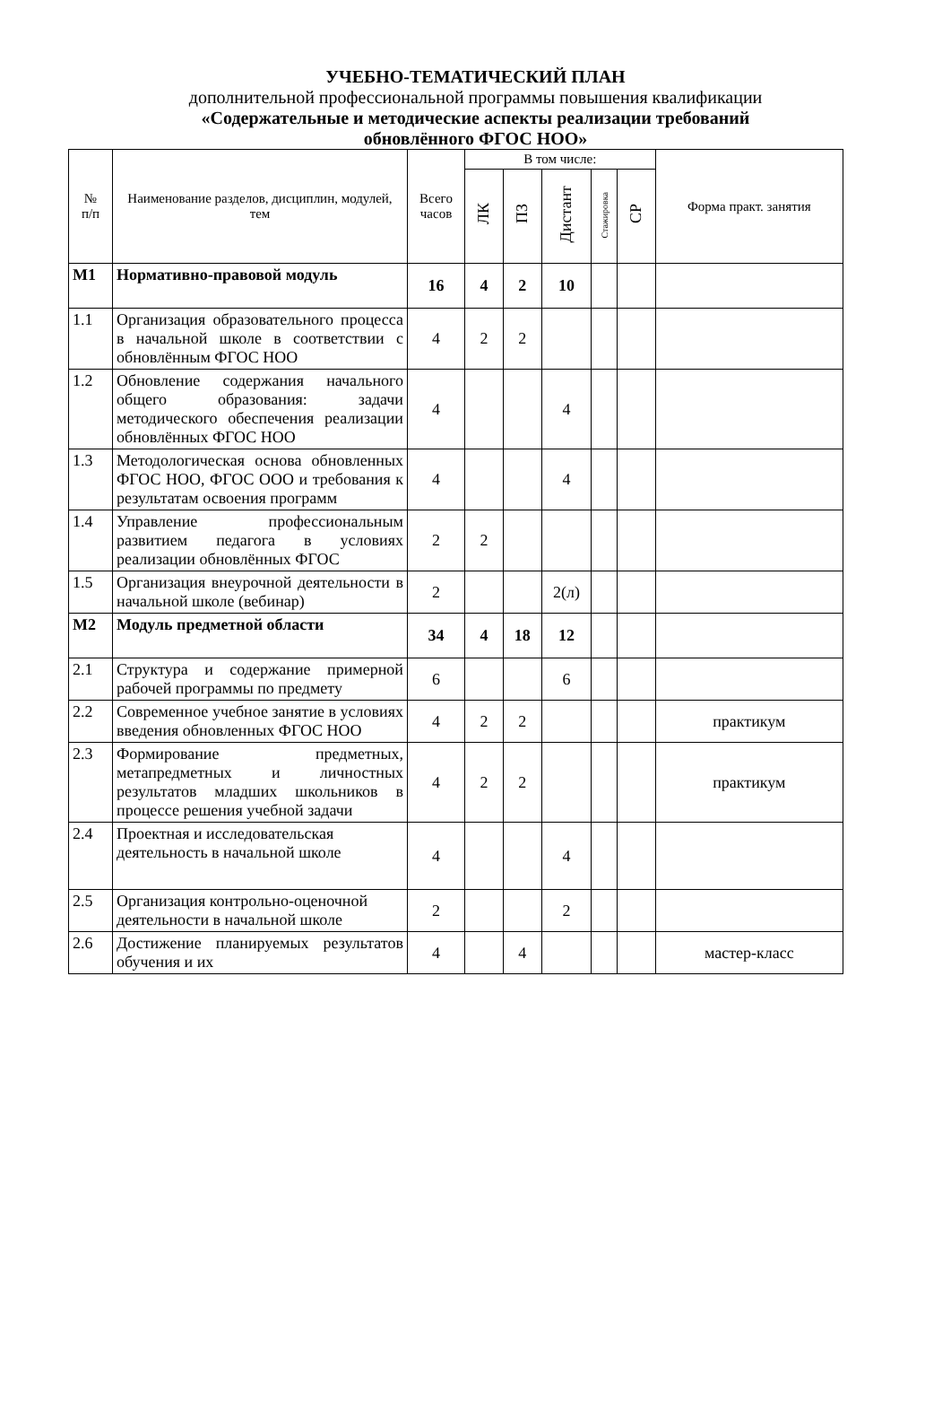УЧЕБНО-ТЕМАТИЧЕСКИЙ ПЛАН
дополнительной профессиональной программы повышения квалификации
«Содержательные и методические аспекты реализации требований
обновлённого ФГОС НОО»
| № п/п | Наименование разделов, дисциплин, модулей, тем | Всего часов | В том числе: | | | | | Форма практ. занятия |
| --- | --- | --- | --- | --- | --- | --- | --- | --- |
| | | | ЛК | ПЗ | Дистант | Стажировка | СР | |
| М1 | Нормативно-правовой модуль | 16 | 4 | 2 | 10 | | | |
| 1.1 | Организация образовательного процесса в начальной школе в соответствии с обновлённым ФГОС НОО | 4 | 2 | 2 | | | | |
| 1.2 | Обновление содержания начального общего образования: задачи методического обеспечения реализации обновлённых ФГОС НОО | 4 | | | 4 | | | |
| 1.3 | Методологическая основа обновленных ФГОС НОО, ФГОС ООО и требования к результатам освоения программ | 4 | | | 4 | | | |
| 1.4 | Управление профессиональным развитием педагога в условиях реализации обновлённых ФГОС | 2 | 2 | | | | | |
| 1.5 | Организация внеурочной деятельности в начальной школе (вебинар) | 2 | | | 2(л) | | | |
| М2 | Модуль предметной области | 34 | 4 | 18 | 12 | | | |
| 2.1 | Структура и содержание примерной рабочей программы по предмету | 6 | | | 6 | | | |
| 2.2 | Современное учебное занятие в условиях введения обновленных ФГОС НОО | 4 | 2 | 2 | | | | практикум |
| 2.3 | Формирование предметных, метапредметных и личностных результатов младших школьников в процессе решения учебной задачи | 4 | 2 | 2 | | | | практикум |
| 2.4 | Проектная и исследовательская деятельность в начальной школе | 4 | | | 4 | | | |
| 2.5 | Организация контрольно-оценочной деятельности в начальной школе | 2 | | | 2 | | | |
| 2.6 | Достижение планируемых результатов обучения и их | 4 | | 4 | | | | мастер-класс |